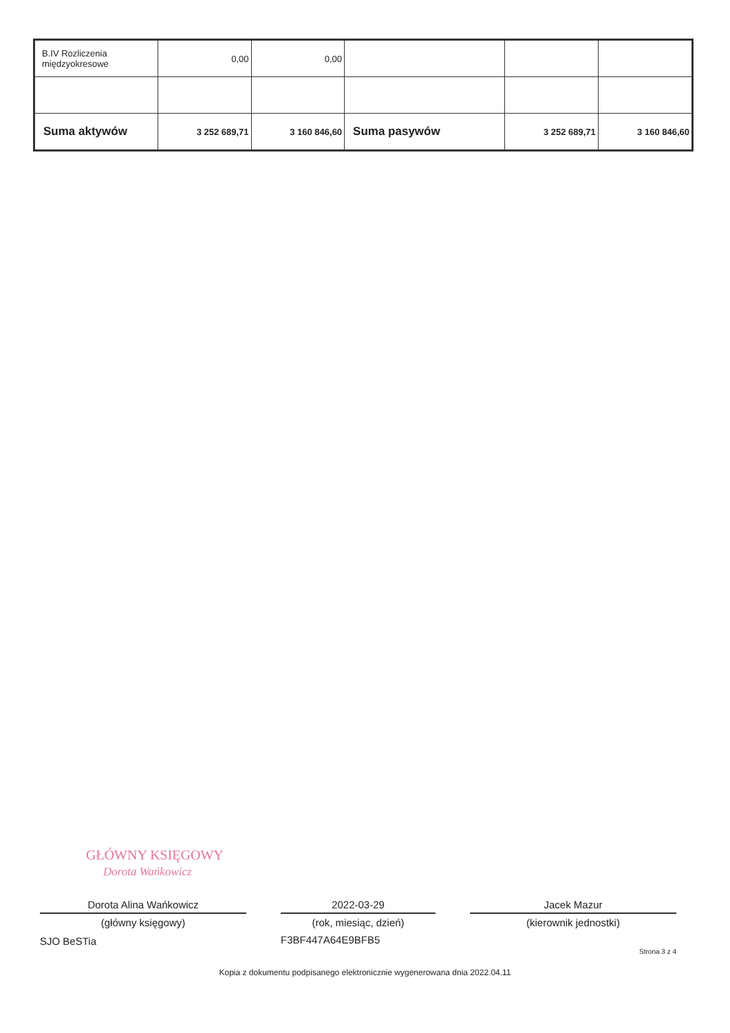| B.IV Rozliczenia międzyokresowe | 0,00 | 0,00 | | | |
| Suma aktywów | 3 252 689,71 | 3 160 846,60 | Suma pasywów | 3 252 689,71 | 3 160 846,60 |
GŁÓWNY KSIĘGOWY
Dorota Wańkowicz
Dorota Alina Wańkowicz
(główny księgowy)
SJO BeSTia
2022-03-29
(rok, miesiąc, dzień)
F3BF447A64E9BFB5
Jacek Mazur
(kierownik jednostki)
Strona 3 z 4
Kopia z dokumentu podpisanego elektronicznie wygenerowana dnia 2022.04.11